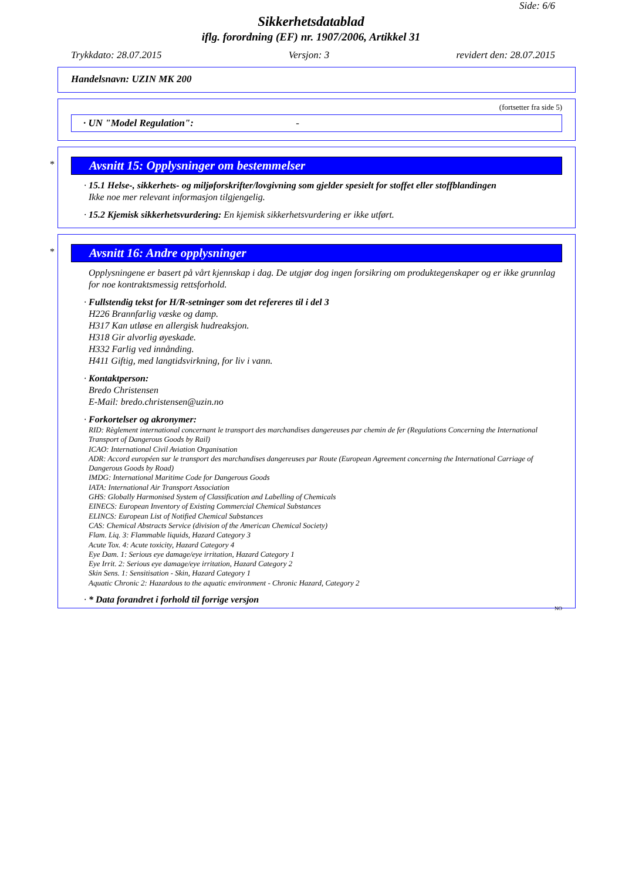Side: 6/6
Sikkerhetsdatablad
iflg. forordning (EF) nr. 1907/2006, Artikkel 31
Trykkdato: 28.07.2015 Versjon: 3 revidert den: 28.07.2015
Handelsnavn: UZIN MK 200
(fortsetter fra side 5)
· UN "Model Regulation": -
*
Avsnitt 15: Opplysninger om bestemmelser
· 15.1 Helse-, sikkerhets- og miljøforskrifter/lovgivning som gjelder spesielt for stoffet eller stoffblandingen
Ikke noe mer relevant informasjon tilgjengelig.
· 15.2 Kjemisk sikkerhetsvurdering: En kjemisk sikkerhetsvurdering er ikke utført.
*
Avsnitt 16: Andre opplysninger
Opplysningene er basert på vårt kjennskap i dag. De utgjør dog ingen forsikring om produktegenskaper og er ikke grunnlag for noe kontraktsmessig rettsforhold.
· Fullstendig tekst for H/R-setninger som det refereres til i del 3
H226 Brannfarlig væske og damp.
H317 Kan utløse en allergisk hudreaksjon.
H318 Gir alvorlig øyeskade.
H332 Farlig ved innånding.
H411 Giftig, med langtidsvirkning, for liv i vann.
· Kontaktperson:
Bredo Christensen
E-Mail: bredo.christensen@uzin.no
· Forkortelser og akronymer:
RID: Règlement international concernant le transport des marchandises dangereuses par chemin de fer (Regulations Concerning the International Transport of Dangerous Goods by Rail)
ICAO: International Civil Aviation Organisation
ADR: Accord européen sur le transport des marchandises dangereuses par Route (European Agreement concerning the International Carriage of Dangerous Goods by Road)
IMDG: International Maritime Code for Dangerous Goods
IATA: International Air Transport Association
GHS: Globally Harmonised System of Classification and Labelling of Chemicals
EINECS: European Inventory of Existing Commercial Chemical Substances
ELINCS: European List of Notified Chemical Substances
CAS: Chemical Abstracts Service (division of the American Chemical Society)
Flam. Liq. 3: Flammable liquids, Hazard Category 3
Acute Tox. 4: Acute toxicity, Hazard Category 4
Eye Dam. 1: Serious eye damage/eye irritation, Hazard Category 1
Eye Irrit. 2: Serious eye damage/eye irritation, Hazard Category 2
Skin Sens. 1: Sensitisation - Skin, Hazard Category 1
Aquatic Chronic 2: Hazardous to the aquatic environment - Chronic Hazard, Category 2
· * Data forandret i forhold til forrige versjon
NO